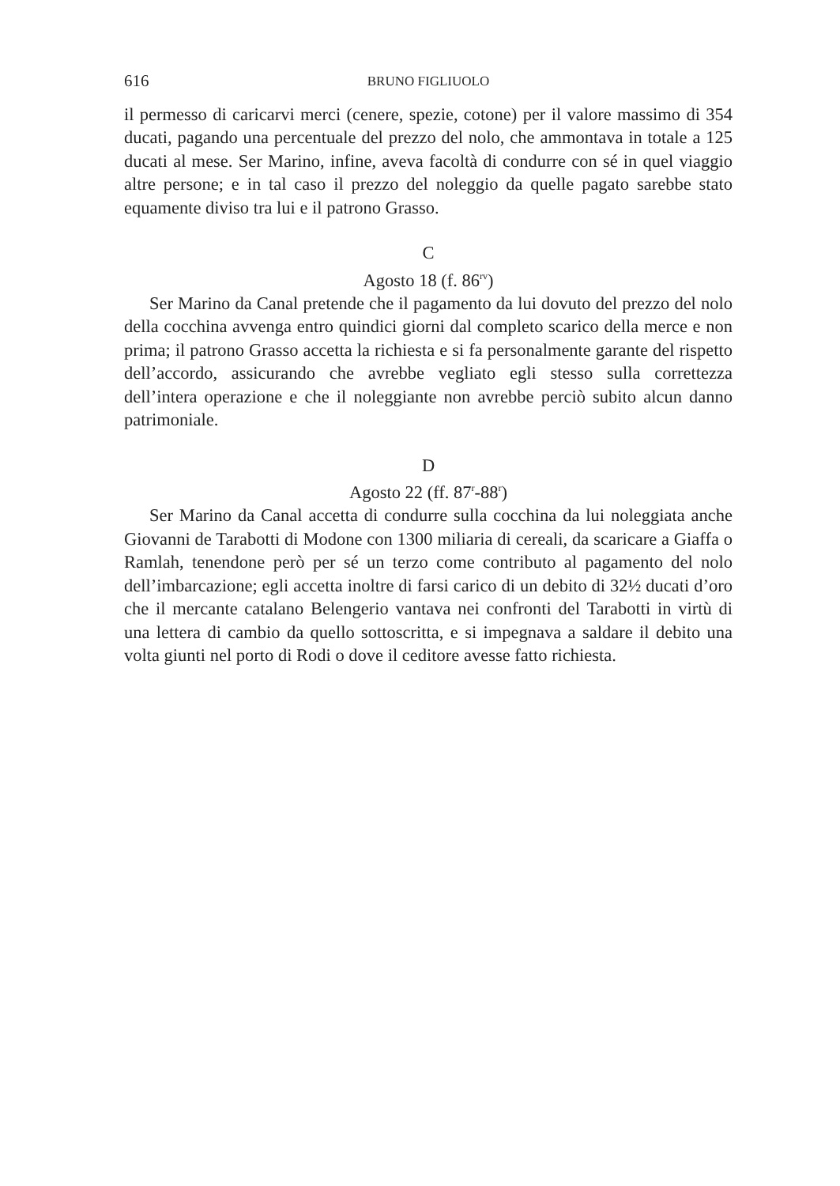616 BRUNO FIGLIUOLO
il permesso di caricarvi merci (cenere, spezie, cotone) per il valore massimo di 354 ducati, pagando una percentuale del prezzo del nolo, che ammontava in totale a 125 ducati al mese. Ser Marino, infine, aveva facoltà di condurre con sé in quel viaggio altre persone; e in tal caso il prezzo del noleggio da quelle pagato sarebbe stato equamente diviso tra lui e il patrono Grasso.
C
Agosto 18 (f. 86<sup>rv</sup>)
Ser Marino da Canal pretende che il pagamento da lui dovuto del prezzo del nolo della cocchina avvenga entro quindici giorni dal completo scarico della merce e non prima; il patrono Grasso accetta la richiesta e si fa personalmente garante del rispetto dell’accordo, assicurando che avrebbe vegliato egli stesso sulla correttezza dell’intera operazione e che il noleggiante non avrebbe perciò subito alcun danno patrimoniale.
D
Agosto 22 (ff. 87<sup>r</sup>-88<sup>r</sup>)
Ser Marino da Canal accetta di condurre sulla cocchina da lui noleggiata anche Giovanni de Tarabotti di Modone con 1300 miliaria di cereali, da scaricare a Giaffa o Ramlah, tenendone però per sé un terzo come contributo al pagamento del nolo dell’imbarcazione; egli accetta inoltre di farsi carico di un debito di 32½ ducati d’oro che il mercante catalano Belengerio vantava nei confronti del Tarabotti in virtù di una lettera di cambio da quello sottoscritta, e si impegnava a saldare il debito una volta giunti nel porto di Rodi o dove il ceditore avesse fatto richiesta.